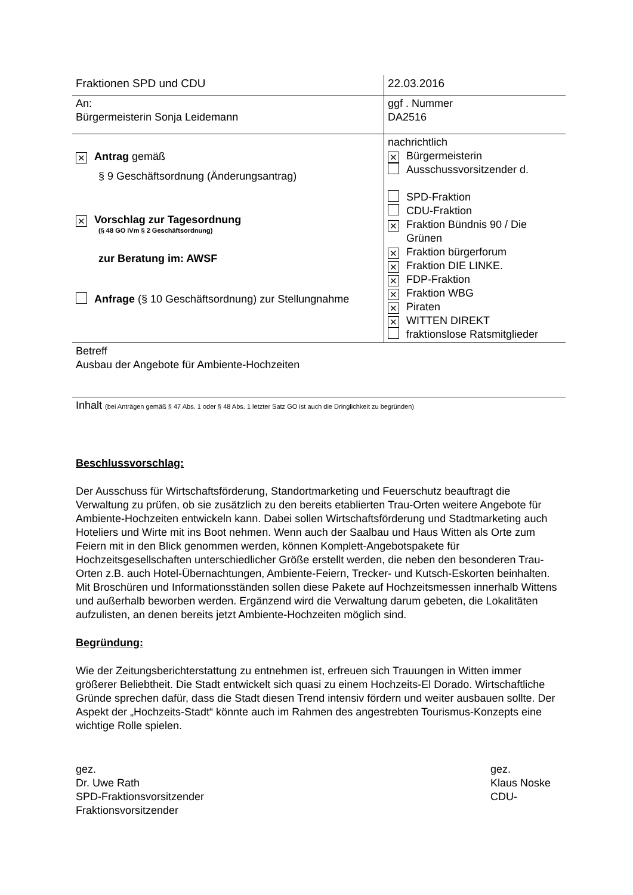| Fraktionen SPD und CDU | 22.03.2016 |
| An: Bürgermeisterin Sonja Leidemann | ggf . Nummer DA2516 |
| ✕ Antrag gemäß § 9 Geschäftsordnung (Änderungsantrag) ✕ Vorschlag zur Tagesordnung (§ 48 GO iVm § 2 Geschäftsordnung) zur Beratung im: AWSF Anfrage (§ 10 Geschäftsordnung) zur Stellungnahme | nachrichtlich ✕ Bürgermeisterin Ausschussvorsitzender d. SPD-Fraktion CDU-Fraktion ✕ Fraktion Bündnis 90 / Die Grünen ✕ Fraktion bürgerforum ✕ Fraktion DIE LINKE. ✕ FDP-Fraktion ✕ Fraktion WBG ✕ Piraten ✕ WITTEN DIREKT fraktionslose Ratsmitglieder |
| Betreff Ausbau der Angebote für Ambiente-Hochzeiten | |
| Inhalt (bei Anträgen gemäß § 47 Abs. 1 oder § 48 Abs. 1 letzter Satz GO ist auch die Dringlichkeit zu begründen) | |
Beschlussvorschlag:
Der Ausschuss für Wirtschaftsförderung, Standortmarketing und Feuerschutz beauftragt die Verwaltung zu prüfen, ob sie zusätzlich zu den bereits etablierten Trau-Orten weitere Angebote für Ambiente-Hochzeiten entwickeln kann. Dabei sollen Wirtschaftsförderung und Stadtmarketing auch Hoteliers und Wirte mit ins Boot nehmen. Wenn auch der Saalbau und Haus Witten als Orte zum Feiern mit in den Blick genommen werden, können Komplett-Angebotspakete für Hochzeitsgesellschaften unterschiedlicher Größe erstellt werden, die neben den besonderen Trau-Orten z.B. auch Hotel-Übernachtungen, Ambiente-Feiern, Trecker- und Kutsch-Eskorten beinhalten. Mit Broschüren und Informationsständen sollen diese Pakete auf Hochzeitsmessen innerhalb Wittens und außerhalb beworben werden. Ergänzend wird die Verwaltung darum gebeten, die Lokalitäten aufzulisten, an denen bereits jetzt Ambiente-Hochzeiten möglich sind.
Begründung:
Wie der Zeitungsberichterstattung zu entnehmen ist, erfreuen sich Trauungen in Witten immer größerer Beliebtheit. Die Stadt entwickelt sich quasi zu einem Hochzeits-El Dorado. Wirtschaftliche Gründe sprechen dafür, dass die Stadt diesen Trend intensiv fördern und weiter ausbauen sollte. Der Aspekt der „Hochzeits-Stadt“ könnte auch im Rahmen des angestrebten Tourismus-Konzepts eine wichtige Rolle spielen.
gez.
Dr. Uwe Rath
SPD-Fraktionsvorsitzender
Fraktionsvorsitzender
gez.
Klaus Noske
CDU-